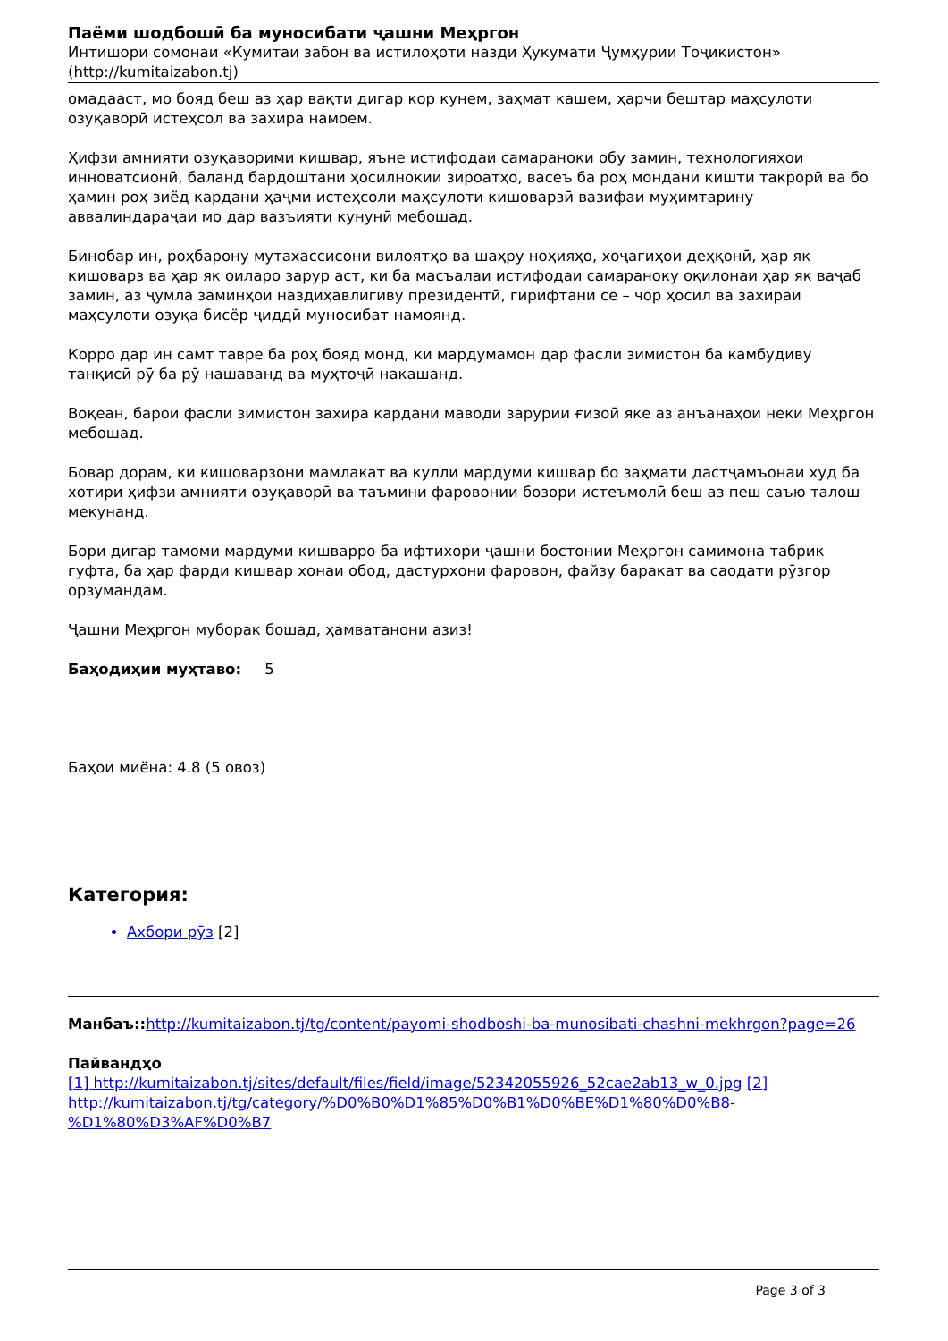Паёми шодбошӣ ба муносибати ҷашни Меҳргон
Интишори сомонаи «Кумитаи забон ва истилоҳоти назди Ҳукумати Ҷумҳурии Тоҷикистон» (http://kumitaizabon.tj)
омадааст, мо бояд беш аз ҳар вақти дигар кор кунем, заҳмат кашем, ҳарчи бештар маҳсулоти озуқаворӣ истеҳсол ва захира намоем.
Ҳифзи амнияти озуқаворими кишвар, яъне истифодаи самараноки обу замин, технологияҳои инноватсионӣ, баланд бардоштани ҳосилнокии зироатҳо, васеъ ба роҳ мондани кишти такрорӣ ва бо ҳамин роҳ зиёд кардани ҳаҷми истеҳсоли маҳсулоти кишоварзӣ вазифаи муҳимтарину аввалиндараҷаи мо дар вазъияти кунунӣ мебошад.
Бинобар ин, роҳбарону мутахассисони вилоятҳо ва шаҳру ноҳияҳо, хоҷагиҳои деҳқонӣ, ҳар як кишоварз ва ҳар як оиларо зарур аст, ки ба масъалаи истифодаи самараноку оқилонаи ҳар як ваҷаб замин, аз ҷумла заминҳои наздиҳавлигиву президентӣ, гирифтани се – чор ҳосил ва захираи маҳсулоти озуқа бисёр ҷиддӣ муносибат намоянд.
Корро дар ин самт тавре ба роҳ бояд монд, ки мардумамон дар фасли зимистон ба камбудиву танқисӣ рӯ ба рӯ нашаванд ва муҳтоҷӣ накашанд.
Воқеан, барои фасли зимистон захира кардани маводи зарурии ғизоӣ яке аз анъанаҳои неки Меҳргон мебошад.
Бовар дорам, ки кишоварзони мамлакат ва кулли мардуми кишвар бо заҳмати дастҷамъонаи худ ба хотири ҳифзи амнияти озуқаворӣ ва таъмини фаровонии бозори истеъмолӣ беш аз пеш саъю талош мекунанд.
Бори дигар тамоми мардуми кишварро ба ифтихори ҷашни бостонии Меҳргон самимона табрик гуфта, ба ҳар фарди кишвар хонаи обод, дастурхони фаровон, файзу баракат ва саодати рӯзгор орзумандам.
Ҷашни Меҳргон муборак бошад, ҳамватанони азиз!
Баҳодиҳии муҳтаво: 5
Баҳои миёна: 4.8 (5 овоз)
Категория:
Ахбори рӯз [2]
Манбаъ:: http://kumitaizabon.tj/tg/content/payomi-shodboshi-ba-munosibati-chashni-mekhrgon?page=26
Пайвандҳо
[1] http://kumitaizabon.tj/sites/default/files/field/image/52342055926_52cae2ab13_w_0.jpg [2] http://kumitaizabon.tj/tg/category/%D0%B0%D1%85%D0%B1%D0%BE%D1%80%D0%B8-%D1%80%D3%AF%D0%B7
Page 3 of 3